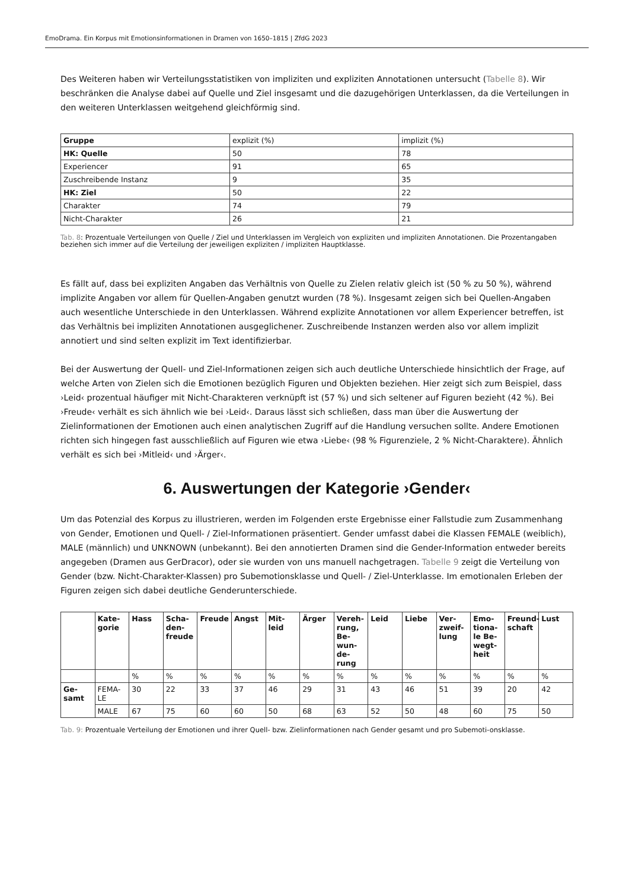EmoDrama. Ein Korpus mit Emotionsinformationen in Dramen von 1650–1815 | ZfdG 2023
Des Weiteren haben wir Verteilungsstatistiken von impliziten und expliziten Annotationen untersucht (Tabelle 8). Wir beschränken die Analyse dabei auf Quelle und Ziel insgesamt und die dazugehörigen Unterklassen, da die Verteilungen in den weiteren Unterklassen weitgehend gleichförmig sind.
| Gruppe | explizit (%) | implizit (%) |
| --- | --- | --- |
| HK: Quelle | 50 | 78 |
| Experiencer | 91 | 65 |
| Zuschreibende Instanz | 9 | 35 |
| HK: Ziel | 50 | 22 |
| Charakter | 74 | 79 |
| Nicht-Charakter | 26 | 21 |
Tab. 8: Prozentuale Verteilungen von Quelle / Ziel und Unterklassen im Vergleich von expliziten und impliziten Annotationen. Die Prozentangaben beziehen sich immer auf die Verteilung der jeweiligen expliziten / impliziten Hauptklasse.
Es fällt auf, dass bei expliziten Angaben das Verhältnis von Quelle zu Zielen relativ gleich ist (50 % zu 50 %), während implizite Angaben vor allem für Quellen-Angaben genutzt wurden (78 %). Insgesamt zeigen sich bei Quellen-Angaben auch wesentliche Unterschiede in den Unterklassen. Während explizite Annotationen vor allem Experiencer betreffen, ist das Verhältnis bei impliziten Annotationen ausgeglichener. Zuschreibende Instanzen werden also vor allem implizit annotiert und sind selten explizit im Text identifizierbar.
Bei der Auswertung der Quell- und Ziel-Informationen zeigen sich auch deutliche Unterschiede hinsichtlich der Frage, auf welche Arten von Zielen sich die Emotionen bezüglich Figuren und Objekten beziehen. Hier zeigt sich zum Beispiel, dass ›Leid‹ prozentual häufiger mit Nicht-Charakteren verknüpft ist (57 %) und sich seltener auf Figuren bezieht (42 %). Bei ›Freude‹ verhält es sich ähnlich wie bei ›Leid‹. Daraus lässt sich schließen, dass man über die Auswertung der Zielinformationen der Emotionen auch einen analytischen Zugriff auf die Handlung versuchen sollte. Andere Emotionen richten sich hingegen fast ausschließlich auf Figuren wie etwa ›Liebe‹ (98 % Figurenziele, 2 % Nicht-Charaktere). Ähnlich verhält es sich bei ›Mitleid‹ und ›Ärger‹.
6. Auswertungen der Kategorie ›Gender‹
Um das Potenzial des Korpus zu illustrieren, werden im Folgenden erste Ergebnisse einer Fallstudie zum Zusammenhang von Gender, Emotionen und Quell- / Ziel-Informationen präsentiert. Gender umfasst dabei die Klassen FEMALE (weiblich), MALE (männlich) und UNKNOWN (unbekannt). Bei den annotierten Dramen sind die Gender-Information entweder bereits angegeben (Dramen aus GerDracor), oder sie wurden von uns manuell nachgetragen. Tabelle 9 zeigt die Verteilung von Gender (bzw. Nicht-Charakter-Klassen) pro Subemotionsklasse und Quell- / Ziel-Unterklasse. Im emotionalen Erleben der Figuren zeigen sich dabei deutliche Genderunterschiede.
| | Kate- gorie | Hass | Scha- den- freude | Freude | Angst | Mit- leid | Ärger | Vereh- rung, Be- wun- de- rung | Leid | Liebe | Ver- zweif- lung | Emo- tiona- le Be- wegt- heit | Freund- schaft | Lust |
| --- | --- | --- | --- | --- | --- | --- | --- | --- | --- | --- | --- | --- | --- | --- |
| | | % | % | % | % | % | % | % | % | % | % | % | % | % |
| Ge- samt | FEMA- LE | 30 | 22 | 33 | 37 | 46 | 29 | 31 | 43 | 46 | 51 | 39 | 20 | 42 |
| | MALE | 67 | 75 | 60 | 60 | 50 | 68 | 63 | 52 | 50 | 48 | 60 | 75 | 50 |
Tab. 9: Prozentuale Verteilung der Emotionen und ihrer Quell- bzw. Zielinformationen nach Gender gesamt und pro Subemoti-onsklasse.